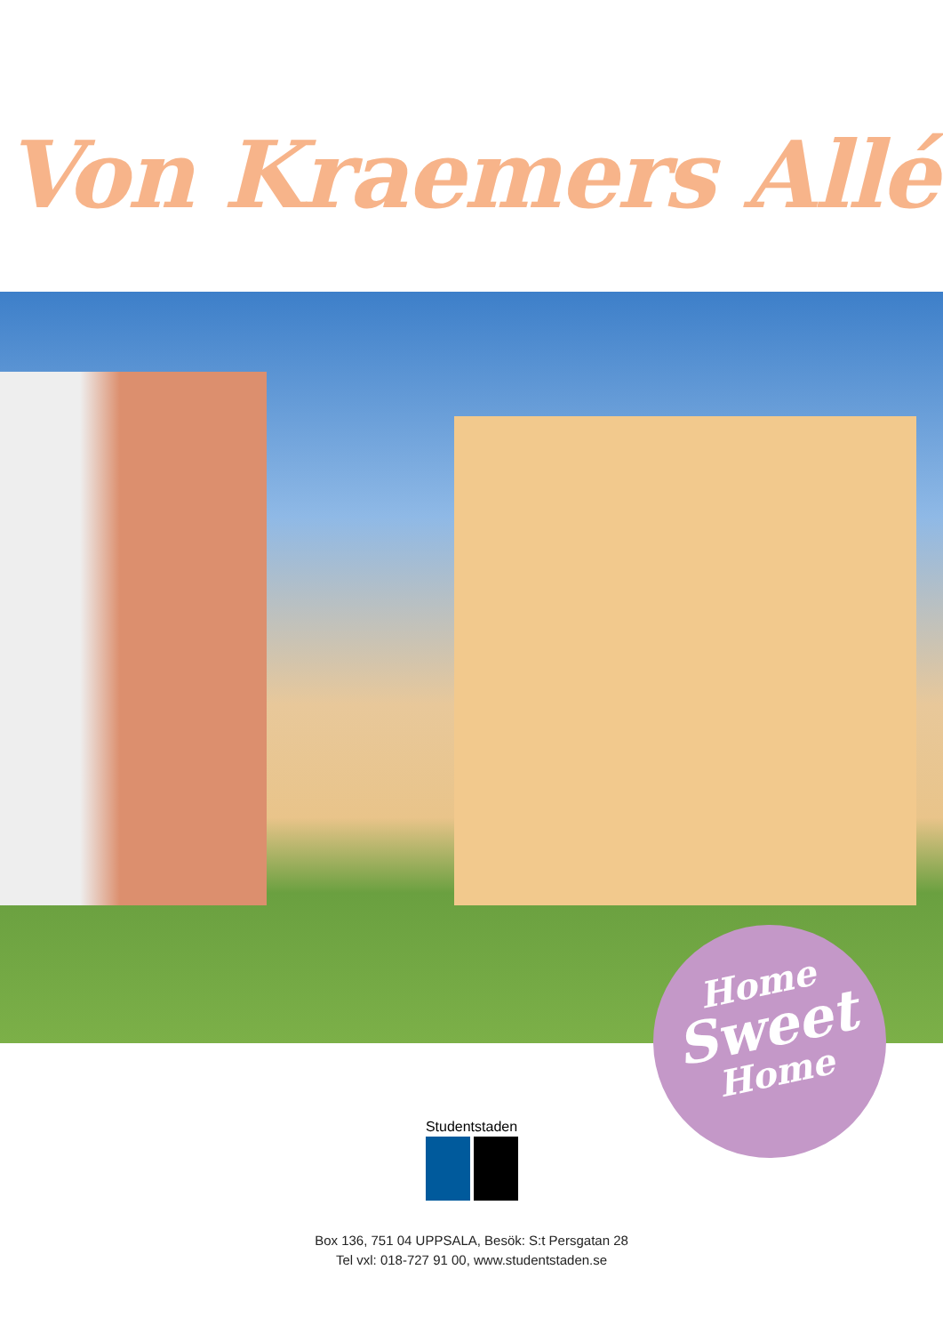Von Kraemers Allé
Home
Sweet
Home
Studentstaden
Box 136, 751 04 UPPSALA, Besök: S:t Persgatan 28
Tel vxl: 018-727 91 00, www.studentstaden.se